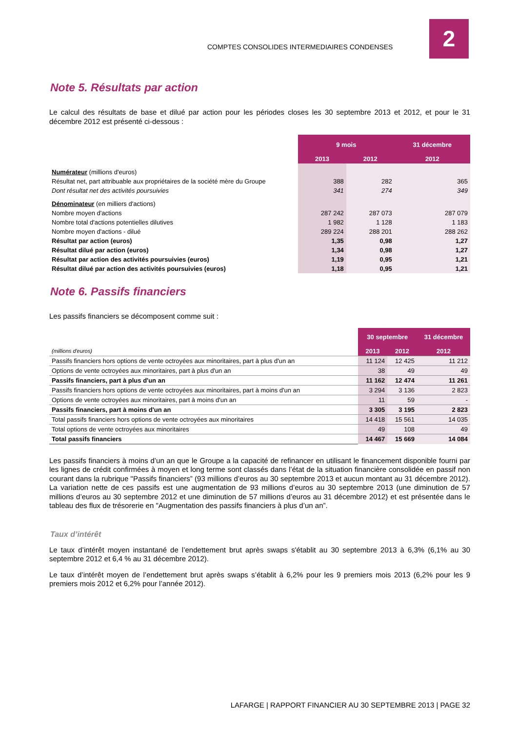COMPTES CONSOLIDES INTERMEDIAIRES CONDENSES
2
Note 5. Résultats par action
Le calcul des résultats de base et dilué par action pour les périodes closes les 30 septembre 2013 et 2012, et pour le 31 décembre 2012 est présenté ci-dessous :
| | 9 mois | | 31 décembre |
| | 2013 | 2012 | 2012 |
| Numérateur (millions d'euros) | | | |
| Résultat net, part attribuable aux propriétaires de la société mère du Groupe | 388 | 282 | 365 |
| Dont résultat net des activités poursuivies | 341 | 274 | 349 |
| Dénominateur (en milliers d'actions) | | | |
| Nombre moyen d'actions | 287 242 | 287 073 | 287 079 |
| Nombre total d'actions potentielles dilutives | 1 982 | 1 128 | 1 183 |
| Nombre moyen d'actions - dilué | 289 224 | 288 201 | 288 262 |
| Résultat par action (euros) | 1,35 | 0,98 | 1,27 |
| Résultat dilué par action (euros) | 1,34 | 0,98 | 1,27 |
| Résultat par action des activités poursuivies (euros) | 1,19 | 0,95 | 1,21 |
| Résultat dilué par action des activités poursuivies (euros) | 1,18 | 0,95 | 1,21 |
Note 6. Passifs financiers
Les passifs financiers se décomposent comme suit :
| | 30 septembre | | 31 décembre |
| (millions d'euros) | 2013 | 2012 | 2012 |
| Passifs financiers hors options de vente octroyées aux minoritaires, part à plus d'un an | 11 124 | 12 425 | 11 212 |
| Options de vente octroyées aux minoritaires, part à plus d'un an | 38 | 49 | 49 |
| Passifs financiers, part à plus d'un an | 11 162 | 12 474 | 11 261 |
| Passifs financiers hors options de vente octroyées aux minoritaires, part à moins d'un an | 3 294 | 3 136 | 2 823 |
| Options de vente octroyées aux minoritaires, part à moins d'un an | 11 | 59 | - |
| Passifs financiers, part à moins d'un an | 3 305 | 3 195 | 2 823 |
| Total passifs financiers hors options de vente octroyées aux minoritaires | 14 418 | 15 561 | 14 035 |
| Total options de vente octroyées aux minoritaires | 49 | 108 | 49 |
| Total passifs financiers | 14 467 | 15 669 | 14 084 |
Les passifs financiers à moins d’un an que le Groupe a la capacité de refinancer en utilisant le financement disponible fourni par les lignes de crédit confirmées à moyen et long terme sont classés dans l’état de la situation financière consolidée en passif non courant dans la rubrique "Passifs financiers” (93 millions d’euros au 30 septembre 2013 et aucun montant au 31 décembre 2012). La variation nette de ces passifs est une augmentation de 93 millions d’euros au 30 septembre 2013 (une diminution de 57 millions d’euros au 30 septembre 2012 et une diminution de 57 millions d’euros au 31 décembre 2012) et est présentée dans le tableau des flux de trésorerie en "Augmentation des passifs financiers à plus d’un an”.
Taux d’intérêt
Le taux d’intérêt moyen instantané de l’endettement brut après swaps s'établit au 30 septembre 2013 à 6,3% (6,1% au 30 septembre 2012 et 6,4 % au 31 décembre 2012).
Le taux d’intérêt moyen de l’endettement brut après swaps s’établit à 6,2% pour les 9 premiers mois 2013 (6,2% pour les 9 premiers mois 2012 et 6,2% pour l’année 2012).
LAFARGE | RAPPORT FINANCIER AU 30 SEPTEMBRE 2013 | PAGE 32